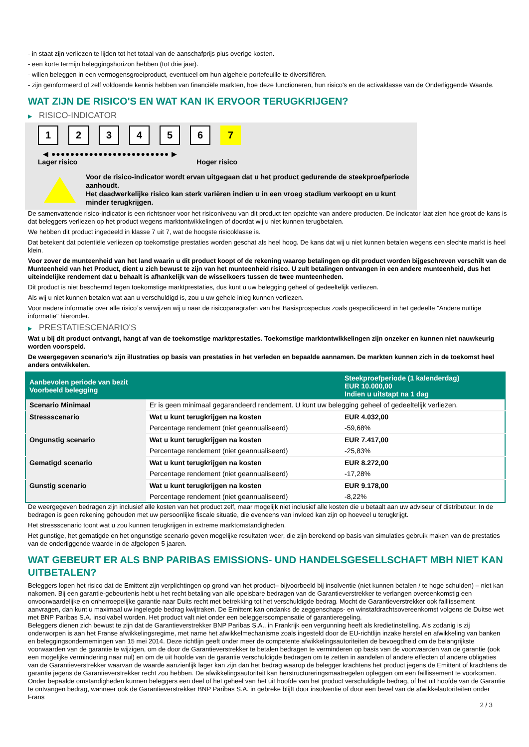- in staat zijn verliezen te lijden tot het totaal van de aanschafprijs plus overige kosten.
- een korte termijn beleggingshorizon hebben (tot drie jaar).
- willen beleggen in een vermogensgroeiproduct, eventueel om hun algehele portefeuille te diversifiëren.
- zijn geïnformeerd of zelf voldoende kennis hebben van financiële markten, hoe deze functioneren, hun risico's en de activaklasse van de Onderliggende Waarde.
WAT ZIJN DE RISICO'S EN WAT KAN IK ERVOOR TERUGKRIJGEN?
▶ RISICO-INDICATOR
1 2 3 4 5 6 7
◀ ●●●●●●●●●●●●●●●●●●●●●●●●● ▶
Lager risico Hoger risico
Voor de risico-indicator wordt ervan uitgegaan dat u het product gedurende de steekproefperiode aanhoudt.
Het daadwerkelijke risico kan sterk variëren indien u in een vroeg stadium verkoopt en u kunt minder terugkrijgen.
De samenvattende risico-indicator is een richtsnoer voor het risiconiveau van dit product ten opzichte van andere producten. De indicator laat zien hoe groot de kans is dat beleggers verliezen op het product wegens marktontwikkelingen of doordat wij u niet kunnen terugbetalen.
We hebben dit product ingedeeld in klasse 7 uit 7, wat de hoogste risicoklasse is.
Dat betekent dat potentiële verliezen op toekomstige prestaties worden geschat als heel hoog. De kans dat wij u niet kunnen betalen wegens een slechte markt is heel klein.
Voor zover de munteenheid van het land waarin u dit product koopt of de rekening waarop betalingen op dit product worden bijgeschreven verschilt van de Munteenheid van het Product, dient u zich bewust te zijn van het munteenheid risico. U zult betalingen ontvangen in een andere munteenheid, dus het uiteindelijke rendement dat u behaalt is afhankelijk van de wisselkoers tussen de twee munteenheden.
Dit product is niet beschermd tegen toekomstige marktprestaties, dus kunt u uw belegging geheel of gedeeltelijk verliezen.
Als wij u niet kunnen betalen wat aan u verschuldigd is, zou u uw gehele inleg kunnen verliezen.
Voor nadere informatie over alle risico´s verwijzen wij u naar de risicoparagrafen van het Basisprospectus zoals gespecificeerd in het gedeelte "Andere nuttige informatie" hieronder.
▶ PRESTATIESCENARIO'S
Wat u bij dit product ontvangt, hangt af van de toekomstige marktprestaties. Toekomstige marktontwikkelingen zijn onzeker en kunnen niet nauwkeurig worden voorspeld.
De weergegeven scenario’s zijn illustraties op basis van prestaties in het verleden en bepaalde aannamen. De markten kunnen zich in de toekomst heel anders ontwikkelen.
| Aanbevolen periode van bezit Voorbeeld belegging | | Steekproefperiode (1 kalenderdag) EUR 10.000,00 Indien u uitstapt na 1 dag |
| --- | --- | --- |
| Scenario Minimaal | Er is geen minimaal gegarandeerd rendement. U kunt uw belegging geheel of gedeeltelijk verliezen. | |
| Stressscenario | Wat u kunt terugkrijgen na kosten | EUR 4.032,00 |
| | Percentage rendement (niet geannualiseerd) | -59,68% |
| Ongunstig scenario | Wat u kunt terugkrijgen na kosten | EUR 7.417,00 |
| | Percentage rendement (niet geannualiseerd) | -25,83% |
| Gematigd scenario | Wat u kunt terugkrijgen na kosten | EUR 8.272,00 |
| | Percentage rendement (niet geannualiseerd) | -17,28% |
| Gunstig scenario | Wat u kunt terugkrijgen na kosten | EUR 9.178,00 |
| | Percentage rendement (niet geannualiseerd) | -8,22% |
De weergegeven bedragen zijn inclusief alle kosten van het product zelf, maar mogelijk niet inclusief alle kosten die u betaalt aan uw adviseur of distributeur. In de bedragen is geen rekening gehouden met uw persoonlijke fiscale situatie, die eveneens van invloed kan zijn op hoeveel u terugkrijgt.
Het stressscenario toont wat u zou kunnen terugkrijgen in extreme marktomstandigheden.
Het gunstige, het gematigde en het ongunstige scenario geven mogelijke resultaten weer, die zijn berekend op basis van simulaties gebruik maken van de prestaties van de onderliggende waarde in de afgelopen 5 jaaren.
WAT GEBEURT ER ALS BNP PARIBAS EMISSIONS- UND HANDELSGESELLSCHAFT MBH NIET KAN UITBETALEN?
Beleggers lopen het risico dat de Emittent zijn verplichtingen op grond van het product– bijvoorbeeld bij insolventie (niet kunnen betalen / te hoge schulden) – niet kan nakomen. Bij een garantie-gebeurtenis hebt u het recht betaling van alle opeisbare bedragen van de Garantieverstrekker te verlangen overeenkomstig een onvoorwaardelijke en onherroepelijke garantie naar Duits recht met betrekking tot het verschuldigde bedrag. Mocht de Garantieverstrekker ook faillissement aanvragen, dan kunt u maximaal uw ingelegde bedrag kwijtraken. De Emittent kan ondanks de zeggenschaps- en winstafdrachtsovereenkomst volgens de Duitse wet met BNP Paribas S.A. insolvabel worden. Het product valt niet onder een beleggerscompensatie of garantieregeling.
Beleggers dienen zich bewust te zijn dat de Garantieverstrekker BNP Paribas S.A., in Frankrijk een vergunning heeft als kredietinstelling. Als zodanig is zij onderworpen is aan het Franse afwikkelingsregime, met name het afwikkelmechanisme zoals ingesteld door de EU-richtlijn inzake herstel en afwikkeling van banken en beleggingsondernemingen van 15 mei 2014. Deze richtlijn geeft onder meer de competente afwikkelingsautoriteiten de bevoegdheid om de belangrijkste voorwaarden van de garantie te wijzigen, om de door de Garantieverstrekker te betalen bedragen te verminderen op basis van de voorwaarden van de garantie (ook een mogelijke vermindering naar nul) en om de uit hoofde van de garantie verschuldigde bedragen om te zetten in aandelen of andere effecten of andere obligaties van de Garantieverstrekker waarvan de waarde aanzienlijk lager kan zijn dan het bedrag waarop de belegger krachtens het product jegens de Emittent of krachtens de garantie jegens de Garantieverstrekker recht zou hebben. De afwikkelingsautoriteit kan herstructureringsmaatregelen opleggen om een faillissement te voorkomen. Onder bepaalde omstandigheden kunnen beleggers een deel of het geheel van het uit hoofde van het product verschuldigde bedrag, of het uit hoofde van de Garantie te ontvangen bedrag, wanneer ook de Garantieverstrekker BNP Paribas S.A. in gebreke blijft door insolventie of door een bevel van de afwikkelautoriteiten onder Frans
2 / 3